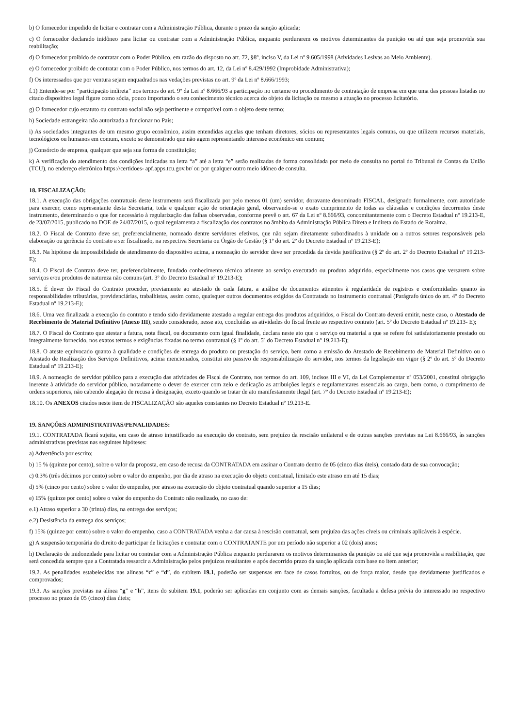b) O fornecedor impedido de licitar e contratar com a Administração Pública, durante o prazo da sanção aplicada;
c) O fornecedor declarado inidôneo para licitar ou contratar com a Administração Pública, enquanto perdurarem os motivos determinantes da punição ou até que seja promovida sua reabilitação;
d) O fornecedor proibido de contratar com o Poder Público, em razão do disposto no art. 72, §8º, inciso V, da Lei nº 9.605/1998 (Atividades Lesivas ao Meio Ambiente).
e) O fornecedor proibido de contratar com o Poder Público, nos termos do art. 12, da Lei nº 8.429/1992 (Improbidade Administrativa);
f) Os interessados que por ventura sejam enquadrados nas vedações previstas no art. 9º da Lei nº 8.666/1993;
f.1) Entende-se por “participação indireta” nos termos do art. 9º da Lei nº 8.666/93 a participação no certame ou procedimento de contratação de empresa em que uma das pessoas listadas no citado dispositivo legal figure como sócia, pouco importando o seu conhecimento técnico acerca do objeto da licitação ou mesmo a atuação no processo licitatório.
g) O fornecedor cujo estatuto ou contrato social não seja pertinente e compatível com o objeto deste termo;
h) Sociedade estrangeira não autorizada a funcionar no País;
i) As sociedades integrantes de um mesmo grupo econômico, assim entendidas aquelas que tenham diretores, sócios ou representantes legais comuns, ou que utilizem recursos materiais, tecnológicos ou humanos em comum, exceto se demonstrado que não agem representando interesse econômico em comum;
j) Consórcio de empresa, qualquer que seja sua forma de constituição;
k) A verificação do atendimento das condições indicadas na letra “a” até a letra “e” serão realizadas de forma consolidada por meio de consulta no portal do Tribunal de Contas da União (TCU), no endereço eletrônico https://certidoes- apf.apps.tcu.gov.br/ ou por qualquer outro meio idôneo de consulta.
18. FISCALIZAÇÃO:
18.1. A execução das obrigações contratuais deste instrumento será fiscalizada por pelo menos 01 (um) servidor, doravante denominado FISCAL, designado formalmente, com autoridade para exercer, como representante desta Secretaria, toda e qualquer ação de orientação geral, observando-se o exato cumprimento de todas as cláusulas e condições decorrentes deste instrumento, determinando o que for necessário à regularização das falhas observadas, conforme prevê o art. 67 da Lei nº 8.666/93, concomitantemente com o Decreto Estadual nº 19.213-E, de 23/07/2015, publicado no DOE de 24/07/2015, o qual regulamenta a fiscalização dos contratos no âmbito da Administração Pública Direta e Indireta do Estado de Roraima.
18.2. O Fiscal de Contrato deve ser, preferencialmente, nomeado dentre servidores efetivos, que não sejam diretamente subordinados à unidade ou a outros setores responsáveis pela elaboração ou gerência do contrato a ser fiscalizado, na respectiva Secretaria ou Órgão de Gestão (§ 1º do art. 2º do Decreto Estadual nº 19.213-E);
18.3. Na hipótese da impossibilidade de atendimento do dispositivo acima, a nomeação do servidor deve ser precedida da devida justificativa (§ 2º do art. 2º do Decreto Estadual nº 19.213-E);
18.4. O Fiscal de Contrato deve ter, preferencialmente, fundado conhecimento técnico atinente ao serviço executado ou produto adquirido, especialmente nos casos que versarem sobre serviços e/ou produtos de natureza não comuns (art. 3º do Decreto Estadual nº 19.213-E);
18.5. É dever do Fiscal do Contrato proceder, previamente ao atestado de cada fatura, a análise de documentos atinentes à regularidade de registros e conformidades quanto às responsabilidades tributárias, previdenciárias, trabalhistas, assim como, quaisquer outros documentos exigidos da Contratada no instrumento contratual (Parágrafo único do art. 4º do Decreto Estadual nº 19.213-E);
18.6. Uma vez finalizada a execução do contrato e tendo sido devidamente atestado a regular entrega dos produtos adquiridos, o Fiscal do Contrato deverá emitir, neste caso, o Atestado de Recebimento de Material Definitivo (Anexo III), sendo considerado, nesse ato, concluídas as atividades do fiscal frente ao respectivo contrato (art. 5º do Decreto Estadual nº 19.213- E);
18.7. O Fiscal do Contrato que atestar a fatura, nota fiscal, ou documento com igual finalidade, declara neste ato que o serviço ou material a que se refere foi satisfatoriamente prestado ou integralmente fornecido, nos exatos termos e exigências fixadas no termo contratual (§ 1º do art. 5º do Decreto Estadual nº 19.213-E);
18.8. O ateste equivocado quanto à qualidade e condições de entrega do produto ou prestação do serviço, bem como a emissão do Atestado de Recebimento de Material Definitivo ou o Atestado de Realização dos Serviços Definitivos, acima mencionados, constitui ato passivo de responsabilização do servidor, nos termos da legislação em vigor (§ 2º do art. 5º do Decreto Estadual nº 19.213-E);
18.9. A nomeação de servidor público para a execução das atividades de Fiscal de Contrato, nos termos do art. 109, incisos III e VI, da Lei Complementar nº 053/2001, constitui obrigação inerente à atividade do servidor público, notadamente o dever de exercer com zelo e dedicação as atribuições legais e regulamentares essenciais ao cargo, bem como, o cumprimento de ordens superiores, não cabendo alegação de recusa à designação, exceto quando se tratar de ato manifestamente ilegal (art. 7º do Decreto Estadual nº 19.213-E);
18.10. Os ANEXOS citados neste item de FISCALIZAÇÃO são aqueles constantes no Decreto Estadual nº 19.213-E.
19. SANÇÕES ADMINISTRATIVAS/PENALIDADES:
19.1. CONTRATADA ficará sujeita, em caso de atraso injustificado na execução do contrato, sem prejuízo da rescisão unilateral e de outras sanções previstas na Lei 8.666/93, às sanções administrativas previstas nas seguintes hipóteses:
a) Advertência por escrito;
b) 15 % (quinze por cento), sobre o valor da proposta, em caso de recusa da CONTRATADA em assinar o Contrato dentro de 05 (cinco dias úteis), contado data de sua convocação;
c) 0.3% (três décimos por cento) sobre o valor do empenho, por dia de atraso na execução do objeto contratual, limitado este atraso em até 15 dias;
d) 5% (cinco por cento) sobre o valor do empenho, por atraso na execução do objeto contratual quando superior a 15 dias;
e) 15% (quinze por cento) sobre o valor do empenho do Contrato não realizado, no caso de:
e.1) Atraso superior a 30 (trinta) dias, na entrega dos serviços;
e.2) Desistência da entrega dos serviços;
f) 15% (quinze por cento) sobre o valor do empenho, caso a CONTRATADA venha a dar causa à rescisão contratual, sem prejuízo das ações cíveis ou criminais aplicáveis à espécie.
g) A suspensão temporária do direito de participar de licitações e contratar com o CONTRATANTE por um período não superior a 02 (dois) anos;
h) Declaração de inidoneidade para licitar ou contratar com a Administração Pública enquanto perdurarem os motivos determinantes da punição ou até que seja promovida a reabilitação, que será concedida sempre que a Contratada ressarcir a Administração pelos prejuízos resultantes e após decorrido prazo da sanção aplicada com base no item anterior;
19.2. As penalidades estabelecidas nas alíneas “c” e “d”, do subitem 19.1, poderão ser suspensas em face de casos fortuitos, ou de força maior, desde que devidamente justificados e comprovados;
19.3. As sanções previstas na alínea “g” e “h”, itens do subitem 19.1, poderão ser aplicadas em conjunto com as demais sanções, facultada a defesa prévia do interessado no respectivo processo no prazo de 05 (cinco) dias úteis;